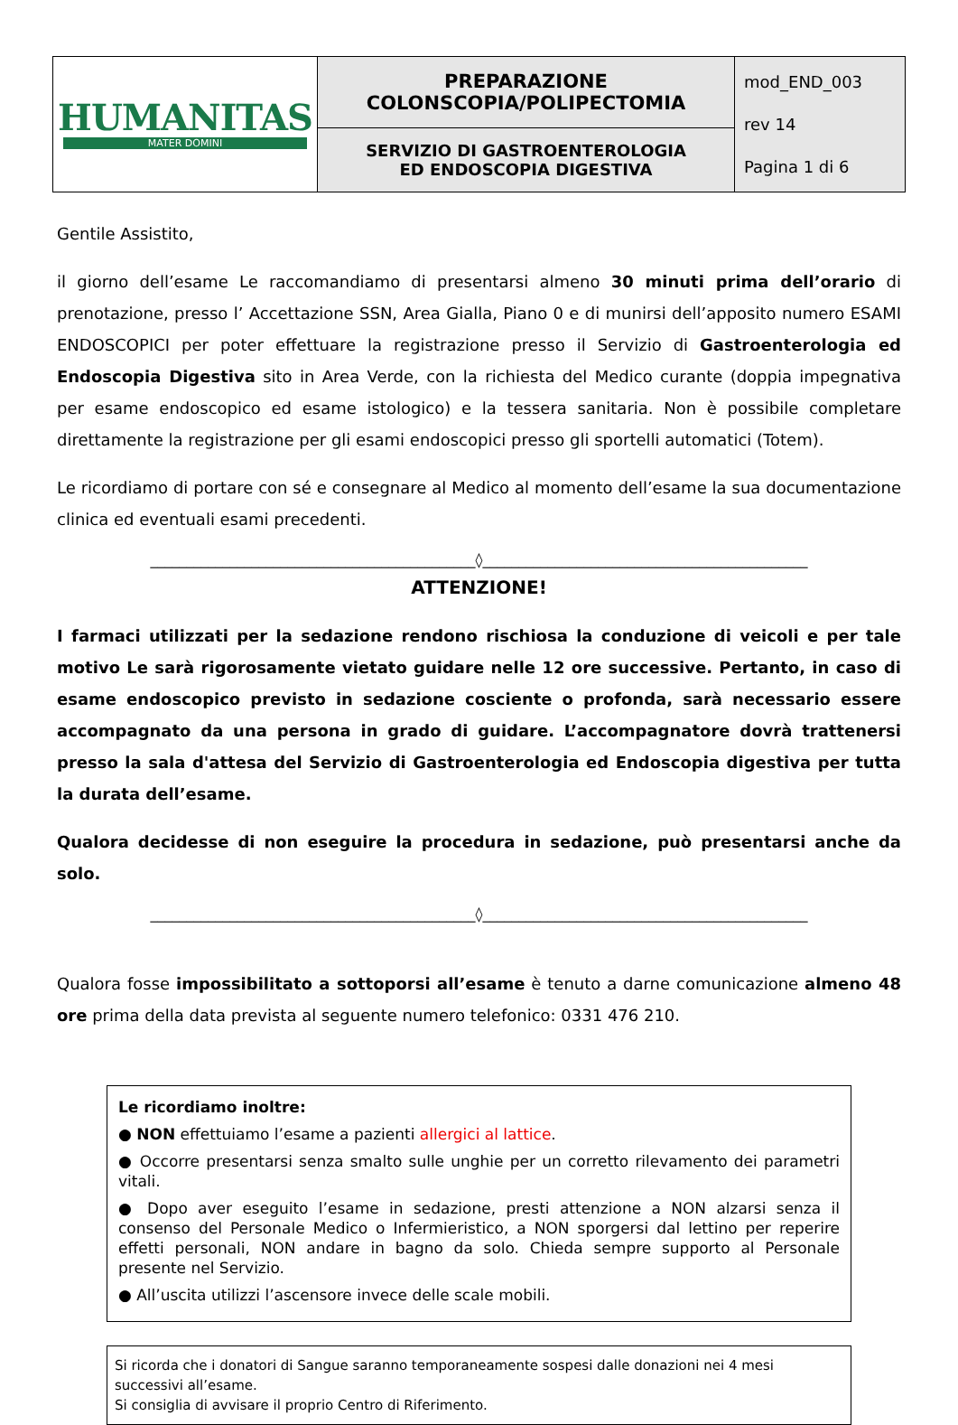| HUMANITAS MATER DOMINI | PREPARAZIONE COLONSCOPIA/POLIPECTOMIA | mod_END_003 rev 14 Pagina 1 di 6 |
| | SERVIZIO DI GASTROENTEROLOGIA ED ENDOSCOPIA DIGESTIVA | |
Gentile Assistito,
il giorno dell’esame Le raccomandiamo di presentarsi almeno 30 minuti prima dell’orario di prenotazione, presso l’ Accettazione SSN, Area Gialla, Piano 0 e di munirsi dell’apposito numero ESAMI ENDOSCOPICI per poter effettuare la registrazione presso il Servizio di Gastroenterologia ed Endoscopia Digestiva sito in Area Verde, con la richiesta del Medico curante (doppia impegnativa per esame endoscopico ed esame istologico) e la tessera sanitaria. Non è possibile completare direttamente la registrazione per gli esami endoscopici presso gli sportelli automatici (Totem).
Le ricordiamo di portare con sé e consegnare al Medico al momento dell’esame la sua documentazione clinica ed eventuali esami precedenti.
_____________________________________________◊_____________________________________________
ATTENZIONE!
I farmaci utilizzati per la sedazione rendono rischiosa la conduzione di veicoli e per tale motivo Le sarà rigorosamente vietato guidare nelle 12 ore successive. Pertanto, in caso di esame endoscopico previsto in sedazione cosciente o profonda, sarà necessario essere accompagnato da una persona in grado di guidare. L’accompagnatore dovrà trattenersi presso la sala d'attesa del Servizio di Gastroenterologia ed Endoscopia digestiva per tutta la durata dell’esame.
Qualora decidesse di non eseguire la procedura in sedazione, può presentarsi anche da solo.
_____________________________________________◊_____________________________________________
Qualora fosse impossibilitato a sottoporsi all’esame è tenuto a darne comunicazione almeno 48 ore prima della data prevista al seguente numero telefonico: 0331 476 210.
Le ricordiamo inoltre:
● NON effettuiamo l’esame a pazienti allergici al lattice.
● Occorre presentarsi senza smalto sulle unghie per un corretto rilevamento dei parametri vitali.
● Dopo aver eseguito l’esame in sedazione, presti attenzione a NON alzarsi senza il consenso del Personale Medico o Infermieristico, a NON sporgersi dal lettino per reperire effetti personali, NON andare in bagno da solo. Chieda sempre supporto al Personale presente nel Servizio.
● All’uscita utilizzi l’ascensore invece delle scale mobili.
Si ricorda che i donatori di Sangue saranno temporaneamente sospesi dalle donazioni nei 4 mesi successivi all’esame.
Si consiglia di avvisare il proprio Centro di Riferimento.